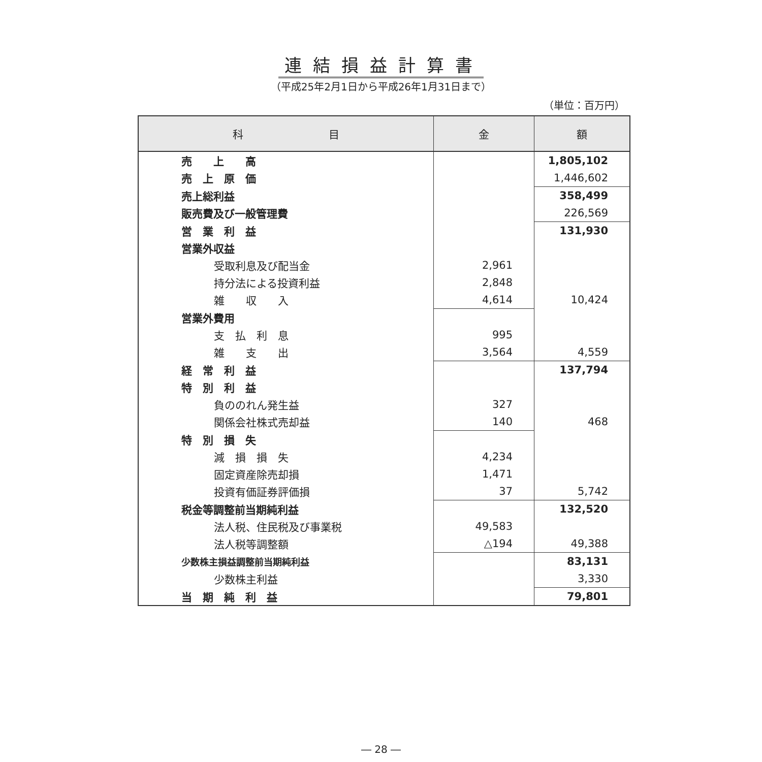連結損益計算書
（平成25年2月1日から平成26年1月31日まで）
（単位：百万円）
| 科 目 | 金 | 額 |
| --- | --- | --- |
| 売 上 高 | | 1,805,102 |
| 売 上 原 価 | | 1,446,602 |
| 売上総利益 | | 358,499 |
| 販売費及び一般管理費 | | 226,569 |
| 営 業 利 益 | | 131,930 |
| 営業外収益 | | |
| 受取利息及び配当金 | 2,961 | |
| 持分法による投資利益 | 2,848 | |
| 雑 収 入 | 4,614 | 10,424 |
| 営業外費用 | | |
| 支 払 利 息 | 995 | |
| 雑 支 出 | 3,564 | 4,559 |
| 経 常 利 益 | | 137,794 |
| 特 別 利 益 | | |
| 負ののれん発生益 | 327 | |
| 関係会社株式売却益 | 140 | 468 |
| 特 別 損 失 | | |
| 減 損 損 失 | 4,234 | |
| 固定資産除売却損 | 1,471 | |
| 投資有価証券評価損 | 37 | 5,742 |
| 税金等調整前当期純利益 | | 132,520 |
| 法人税、住民税及び事業税 | 49,583 | |
| 法人税等調整額 | △194 | 49,388 |
| 少数株主損益調整前当期純利益 | | 83,131 |
| 少数株主利益 | | 3,330 |
| 当 期 純 利 益 | | 79,801 |
― 28 ―